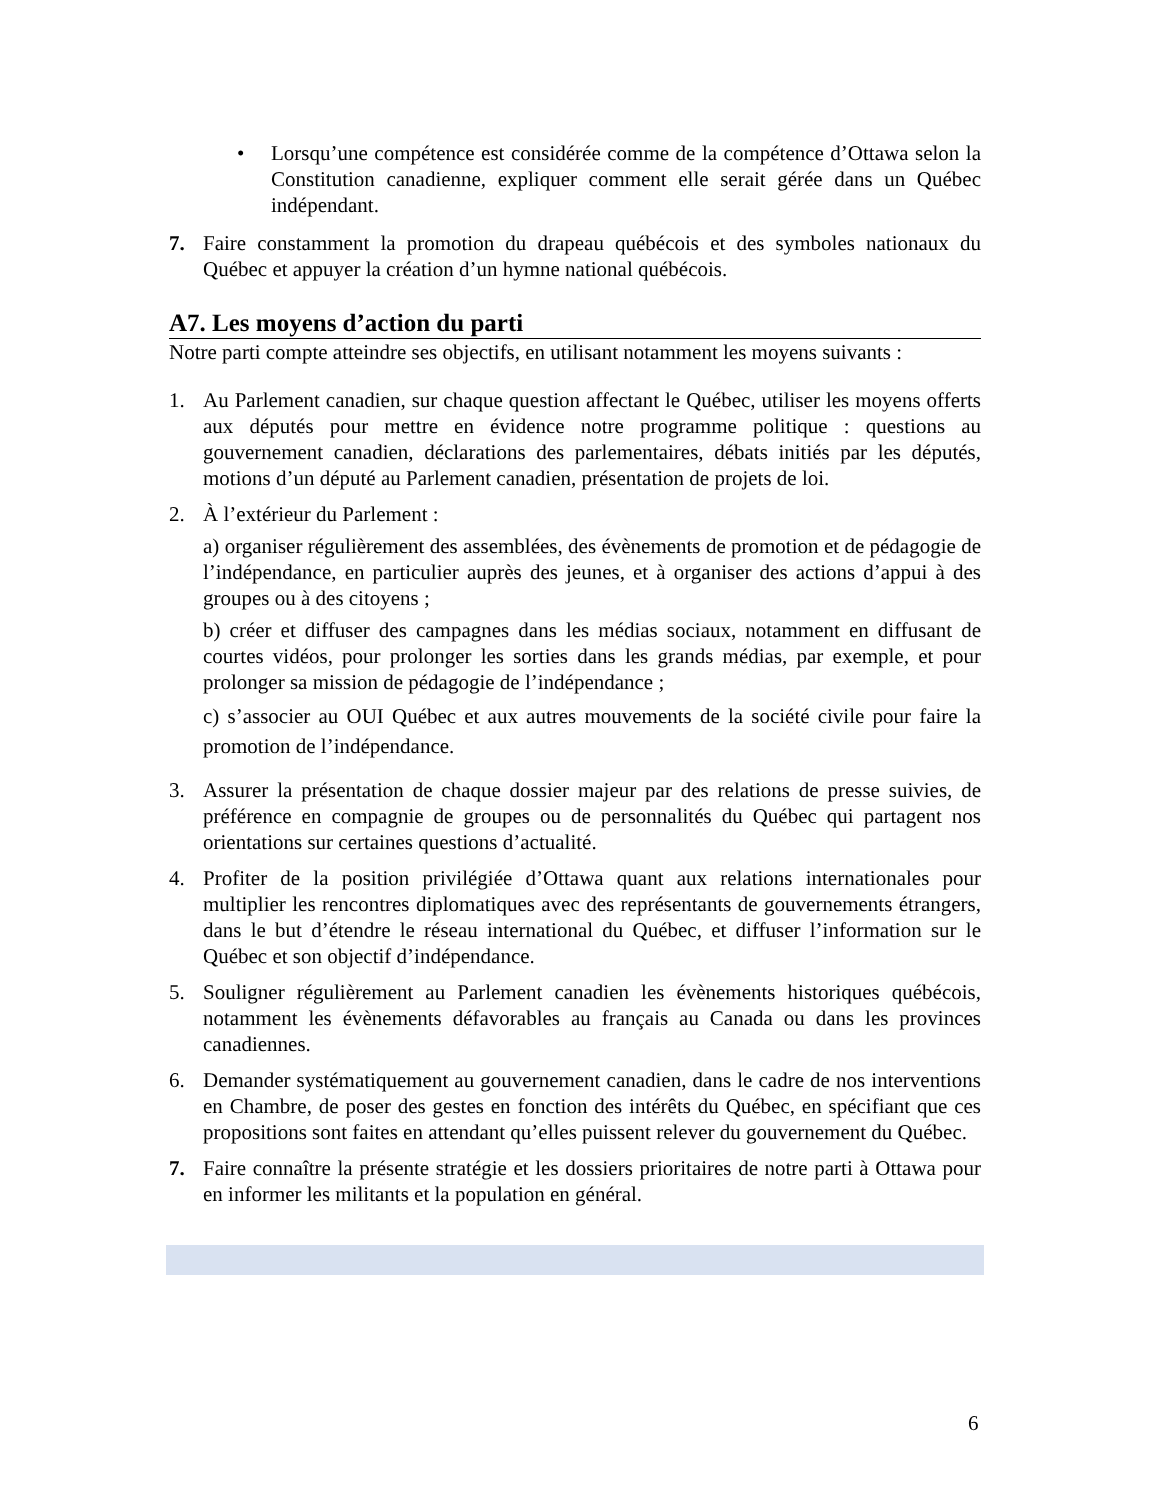• Lorsqu’une compétence est considérée comme de la compétence d’Ottawa selon la Constitution canadienne, expliquer comment elle serait gérée dans un Québec indépendant.
7. Faire constamment la promotion du drapeau québécois et des symboles nationaux du Québec et appuyer la création d’un hymne national québécois.
A7. Les moyens d’action du parti
Notre parti compte atteindre ses objectifs, en utilisant notamment les moyens suivants :
1. Au Parlement canadien, sur chaque question affectant le Québec, utiliser les moyens offerts aux députés pour mettre en évidence notre programme politique : questions au gouvernement canadien, déclarations des parlementaires, débats initiés par les députés, motions d’un député au Parlement canadien, présentation de projets de loi.
2. À l’extérieur du Parlement :
a) organiser régulièrement des assemblées, des évènements de promotion et de pédagogie de l’indépendance, en particulier auprès des jeunes, et à organiser des actions d’appui à des groupes ou à des citoyens ;
b) créer et diffuser des campagnes dans les médias sociaux, notamment en diffusant de courtes vidéos, pour prolonger les sorties dans les grands médias, par exemple, et pour prolonger sa mission de pédagogie de l’indépendance ;
c) s’associer au OUI Québec et aux autres mouvements de la société civile pour faire la promotion de l’indépendance.
3. Assurer la présentation de chaque dossier majeur par des relations de presse suivies, de préférence en compagnie de groupes ou de personnalités du Québec qui partagent nos orientations sur certaines questions d’actualité.
4. Profiter de la position privilégiée d’Ottawa quant aux relations internationales pour multiplier les rencontres diplomatiques avec des représentants de gouvernements étrangers, dans le but d’étendre le réseau international du Québec, et diffuser l’information sur le Québec et son objectif d’indépendance.
5. Souligner régulièrement au Parlement canadien les évènements historiques québécois, notamment les évènements défavorables au français au Canada ou dans les provinces canadiennes.
6. Demander systématiquement au gouvernement canadien, dans le cadre de nos interventions en Chambre, de poser des gestes en fonction des intérêts du Québec, en spécifiant que ces propositions sont faites en attendant qu’elles puissent relever du gouvernement du Québec.
7. Faire connaître la présente stratégie et les dossiers prioritaires de notre parti à Ottawa pour en informer les militants et la population en général.
6